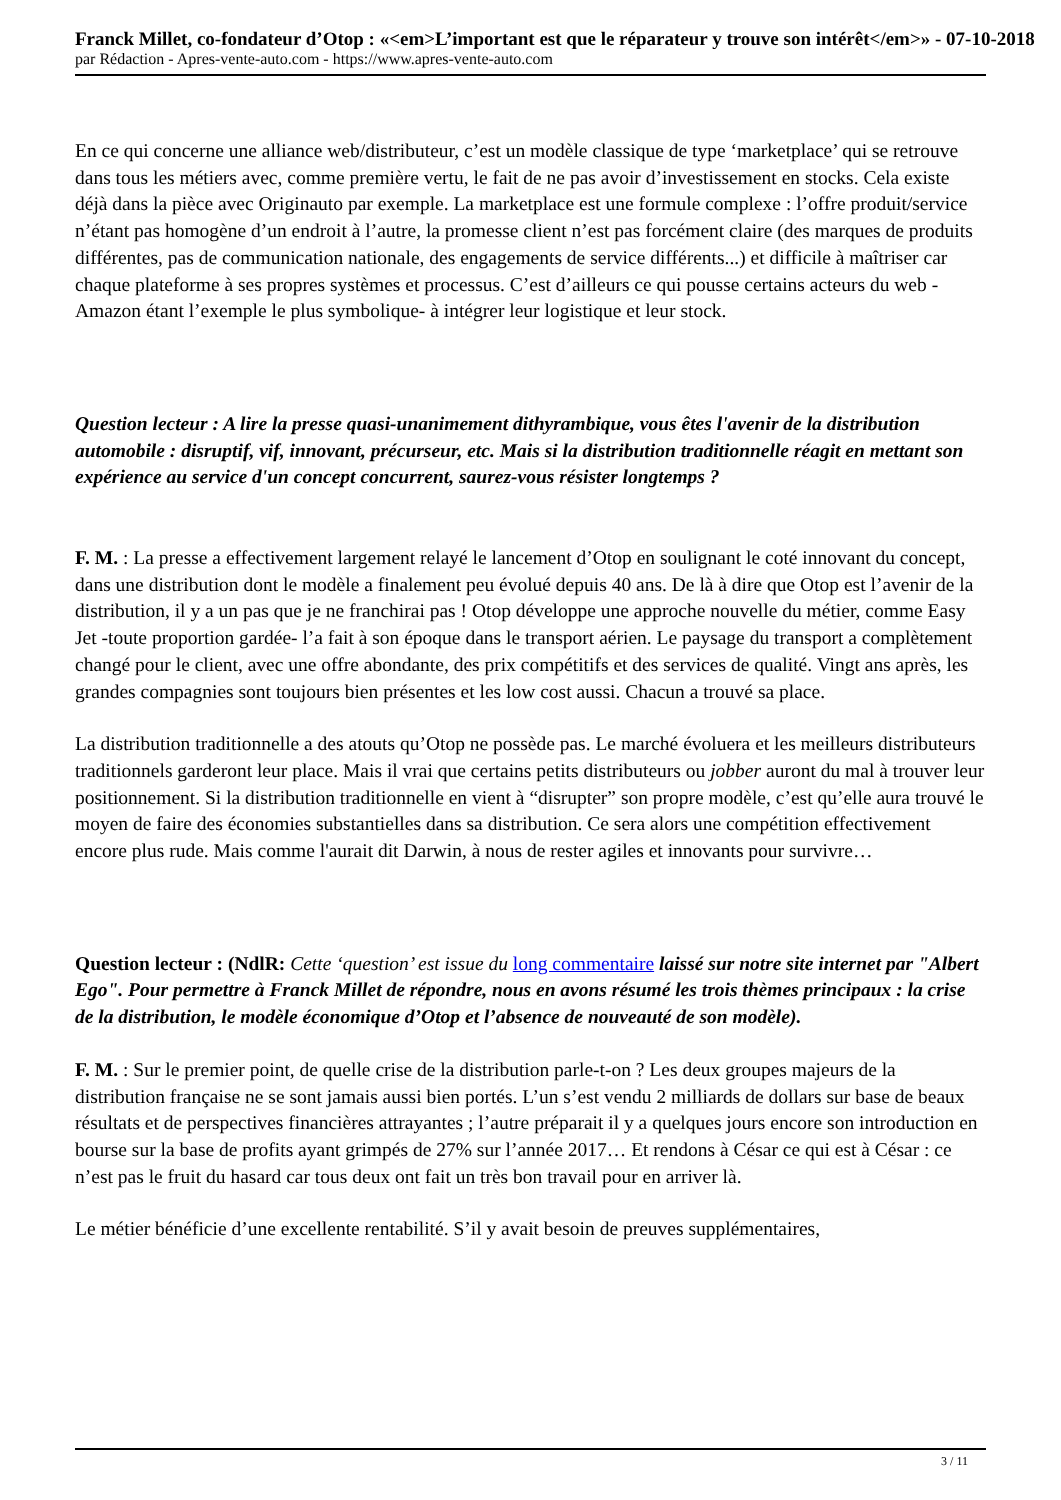Franck Millet, co-fondateur d’Otop : «<em>L’important est que le réparateur y trouve son intérêt</em>» - 07-10-2018
par Rédaction - Apres-vente-auto.com - https://www.apres-vente-auto.com
En ce qui concerne une alliance web/distributeur, c’est un modèle classique de type ‘marketplace’ qui se retrouve dans tous les métiers avec, comme première vertu, le fait de ne pas avoir d’investissement en stocks. Cela existe déjà dans la pièce avec Originauto par exemple. La marketplace est une formule complexe : l’offre produit/service n’étant pas homogène d’un endroit à l’autre, la promesse client n’est pas forcément claire (des marques de produits différentes, pas de communication nationale, des engagements de service différents...) et difficile à maîtriser car chaque plateforme à ses propres systèmes et processus. C’est d’ailleurs ce qui pousse certains acteurs du web -Amazon étant l’exemple le plus symbolique- à intégrer leur logistique et leur stock.
Question lecteur : A lire la presse quasi-unanimement dithyrambique, vous êtes l'avenir de la distribution automobile : disruptif, vif, innovant, précurseur, etc. Mais si la distribution traditionnelle réagit en mettant son expérience au service d'un concept concurrent, saurez-vous résister longtemps ?
F. M. : La presse a effectivement largement relayé le lancement d’Otop en soulignant le coté innovant du concept, dans une distribution dont le modèle a finalement peu évolué depuis 40 ans. De là à dire que Otop est l’avenir de la distribution, il y a un pas que je ne franchirai pas ! Otop développe une approche nouvelle du métier, comme Easy Jet -toute proportion gardée- l’a fait à son époque dans le transport aérien. Le paysage du transport a complètement changé pour le client, avec une offre abondante, des prix compétitifs et des services de qualité. Vingt ans après, les grandes compagnies sont toujours bien présentes et les low cost aussi. Chacun a trouvé sa place.
La distribution traditionnelle a des atouts qu’Otop ne possède pas. Le marché évoluera et les meilleurs distributeurs traditionnels garderont leur place. Mais il vrai que certains petits distributeurs ou jobber auront du mal à trouver leur positionnement. Si la distribution traditionnelle en vient à “disrupter” son propre modèle, c’est qu’elle aura trouvé le moyen de faire des économies substantielles dans sa distribution. Ce sera alors une compétition effectivement encore plus rude. Mais comme l'aurait dit Darwin, à nous de rester agiles et innovants pour survivre…
Question lecteur : (NdlR: Cette ‘question’ est issue du long commentaire laissé sur notre site internet par "Albert Ego". Pour permettre à Franck Millet de répondre, nous en avons résumé les trois thèmes principaux : la crise de la distribution, le modèle économique d’Otop et l’absence de nouveauté de son modèle).
F. M. : Sur le premier point, de quelle crise de la distribution parle-t-on ? Les deux groupes majeurs de la distribution française ne se sont jamais aussi bien portés. L’un s’est vendu 2 milliards de dollars sur base de beaux résultats et de perspectives financières attrayantes ; l’autre préparait il y a quelques jours encore son introduction en bourse sur la base de profits ayant grimpés de 27% sur l’année 2017… Et rendons à César ce qui est à César : ce n’est pas le fruit du hasard car tous deux ont fait un très bon travail pour en arriver là.
Le métier bénéficie d’une excellente rentabilité. S’il y avait besoin de preuves supplémentaires,
3 / 11